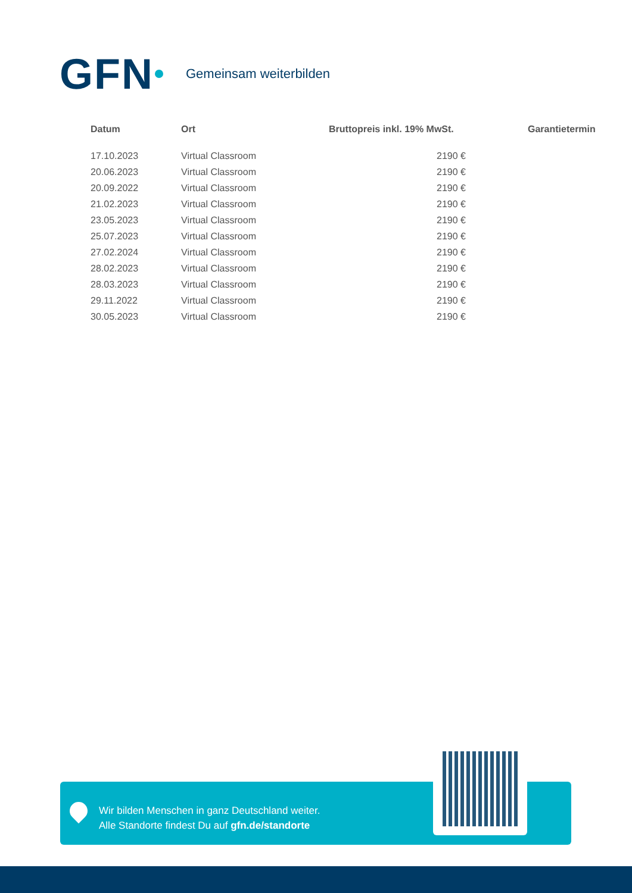GFN Gemeinsam weiterbilden
| Datum | Ort | Bruttopreis inkl. 19% MwSt. | Garantietermin |
| --- | --- | --- | --- |
| 17.10.2023 | Virtual Classroom | 2190 € | |
| 20.06.2023 | Virtual Classroom | 2190 € | |
| 20.09.2022 | Virtual Classroom | 2190 € | |
| 21.02.2023 | Virtual Classroom | 2190 € | |
| 23.05.2023 | Virtual Classroom | 2190 € | |
| 25.07.2023 | Virtual Classroom | 2190 € | |
| 27.02.2024 | Virtual Classroom | 2190 € | |
| 28.02.2023 | Virtual Classroom | 2190 € | |
| 28.03.2023 | Virtual Classroom | 2190 € | |
| 29.11.2022 | Virtual Classroom | 2190 € | |
| 30.05.2023 | Virtual Classroom | 2190 € | |
Wir bilden Menschen in ganz Deutschland weiter.
Alle Standorte findest Du auf gfn.de/standorte